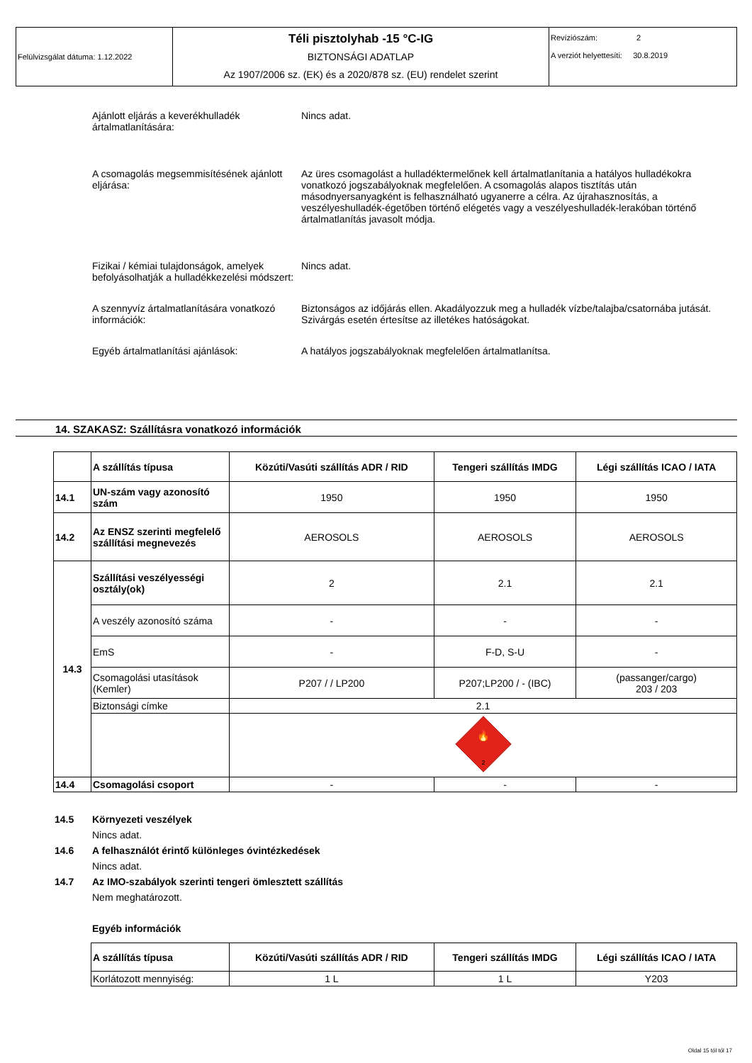| Felülvizsgálat dátuma: 1.12.2022 | Téli pisztolyhab -15 °C-IG BIZTONSÁGI ADATLAP Az 1907/2006 sz. (EK) és a 2020/878 sz. (EU) rendelet szerint | Revíziószám: 2 A verziót helyettesíti: 30.8.2019 |
Ajánlott eljárás a keverékhulladék ártalmatlanítására:
Nincs adat.
A csomagolás megsemmisítésének ajánlott eljárása:
Az üres csomagolást a hulladéktermelőnek kell ártalmatlanítania a hatályos hulladékokra vonatkozó jogszabályoknak megfelelően. A csomagolás alapos tisztítás után másodnyersanyagként is felhasználható ugyanerre a célra. Az újrahasznosítás, a veszélyeshulladék-égetőben történő elégetés vagy a veszélyeshulladék-lerakóban történő ártalmatlanítás javasolt módja.
Fizikai / kémiai tulajdonságok, amelyek befolyásolhatják a hulladékkezelési módszert:
Nincs adat.
A szennyvíz ártalmatlanítására vonatkozó információk:
Biztonságos az időjárás ellen. Akadályozzuk meg a hulladék vízbe/talajba/csatornába jutását. Szivárgás esetén értesítse az illetékes hatóságokat.
Egyéb ártalmatlanítási ajánlások: A hatályos jogszabályoknak megfelelően ártalmatlanítsa.
14. SZAKASZ: Szállításra vonatkozó információk
| | A szállítás típusa | Közúti/Vasúti szállítás ADR / RID | Tengeri szállítás IMDG | Légi szállítás ICAO / IATA |
| --- | --- | --- | --- | --- |
| 14.1 | UN-szám vagy azonosító szám | 1950 | 1950 | 1950 |
| 14.2 | Az ENSZ szerinti megfelelő szállítási megnevezés | AEROSOLS | AEROSOLS | AEROSOLS |
| 14.3 | Szállítási veszélyességi osztály(ok) | 2 | 2.1 | 2.1 |
| | A veszély azonosító száma | - | - | - |
| | EmS | - | F-D, S-U | - |
| | Csomagolási utasítások (Kemler) | P207 / / LP200 | P207;LP200 / - (IBC) | (passanger/cargo) 203 / 203 |
| | Biztonsági címke | 2.1 | | |
| | | 🔥 2 | | |
| 14.4 | Csomagolási csoport | - | - | - |
14.5 Környezeti veszélyek
Nincs adat.
14.6 A felhasználót érintő különleges óvintézkedések
Nincs adat.
14.7 Az IMO-szabályok szerinti tengeri ömlesztett szállítás
Nem meghatározott.
Egyéb információk
| A szállítás típusa | Közúti/Vasúti szállítás ADR / RID | Tengeri szállítás IMDG | Légi szállítás ICAO / IATA |
| --- | --- | --- | --- |
| Korlátozott mennyiség: | 1 L | 1 L | Y203 |
Oldal 15 tól tól 17